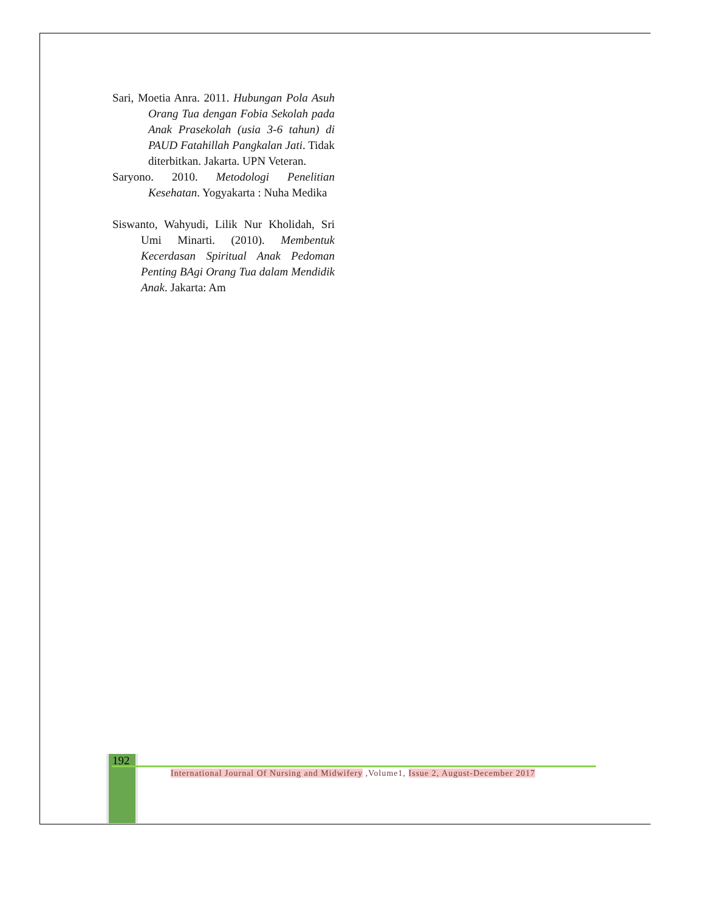Sari, Moetia Anra. 2011. Hubungan Pola Asuh Orang Tua dengan Fobia Sekolah pada Anak Prasekolah (usia 3-6 tahun) di PAUD Fatahillah Pangkalan Jati. Tidak diterbitkan. Jakarta. UPN Veteran.
Saryono. 2010. Metodologi Penelitian Kesehatan. Yogyakarta : Nuha Medika
Siswanto, Wahyudi, Lilik Nur Kholidah, Sri Umi Minarti. (2010). Membentuk Kecerdasan Spiritual Anak Pedoman Penting BAgi Orang Tua dalam Mendidik Anak. Jakarta: Am
192
International Journal Of Nursing and Midwifery ,Volume1, Issue 2, August-December 2017